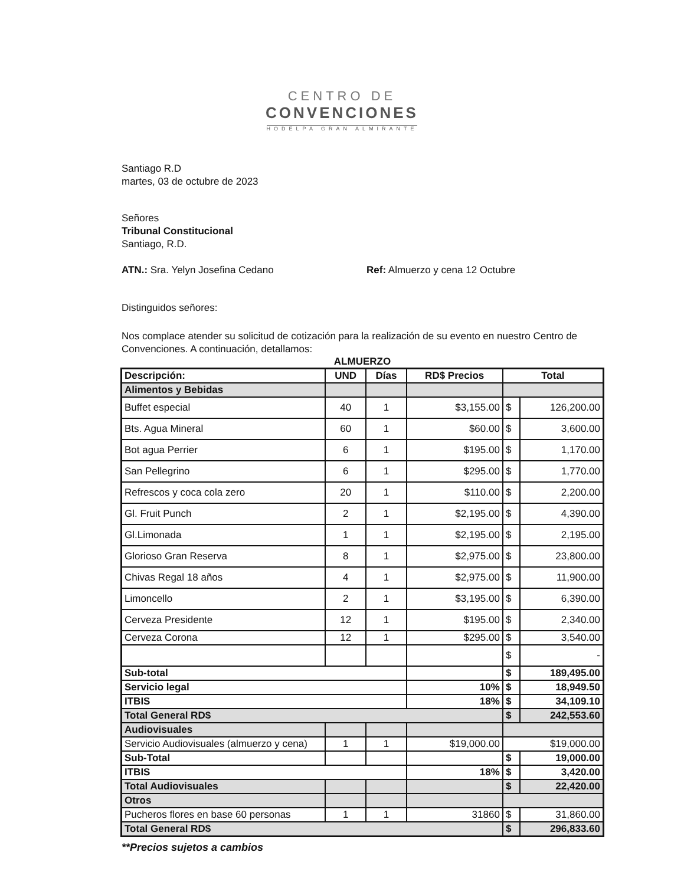CENTRO DE
CONVENCIONES
HODELPA GRAN ALMIRANTE
Santiago R.D
martes, 03 de octubre de 2023
Señores
Tribunal Constitucional
Santiago, R.D.
ATN.: Sra. Yelyn Josefina Cedano Ref: Almuerzo y cena 12 Octubre
Distinguidos señores:
Nos complace atender su solicitud de cotización para la realización de su evento en nuestro Centro de Convenciones. A continuación, detallamos:
ALMUERZO
| Descripción: | UND | Días | RD$ Precios | Total | |
| --- | --- | --- | --- | --- | --- |
| Alimentos y Bebidas | | | | | |
| Buffet especial | 40 | 1 | $3,155.00 | $ | 126,200.00 |
| Bts. Agua Mineral | 60 | 1 | $60.00 | $ | 3,600.00 |
| Bot agua Perrier | 6 | 1 | $195.00 | $ | 1,170.00 |
| San Pellegrino | 6 | 1 | $295.00 | $ | 1,770.00 |
| Refrescos y coca cola zero | 20 | 1 | $110.00 | $ | 2,200.00 |
| Gl. Fruit Punch | 2 | 1 | $2,195.00 | $ | 4,390.00 |
| Gl.Limonada | 1 | 1 | $2,195.00 | $ | 2,195.00 |
| Glorioso Gran Reserva | 8 | 1 | $2,975.00 | $ | 23,800.00 |
| Chivas Regal 18 años | 4 | 1 | $2,975.00 | $ | 11,900.00 |
| Limoncello | 2 | 1 | $3,195.00 | $ | 6,390.00 |
| Cerveza Presidente | 12 | 1 | $195.00 | $ | 2,340.00 |
| Cerveza Corona | 12 | 1 | $295.00 | $ | 3,540.00 |
| | | | | $ | - |
| Sub-total | | | | $ | 189,495.00 |
| Servicio legal | | | 10% | $ | 18,949.50 |
| ITBIS | | | 18% | $ | 34,109.10 |
| Total General RD$ | | | | $ | 242,553.60 |
| Audiovisuales | | | | | |
| Servicio Audiovisuales (almuerzo y cena) | 1 | 1 | $19,000.00 | $19,000.00 | |
| Sub-Total | | | | $ | 19,000.00 |
| ITBIS | | | 18% | $ | 3,420.00 |
| Total Audiovisuales | | | | $ | 22,420.00 |
| Otros | | | | | |
| Pucheros flores en base 60 personas | 1 | 1 | 31860 | $ | 31,860.00 |
| Total General RD$ | | | | $ | 296,833.60 |
**Precios sujetos a cambios